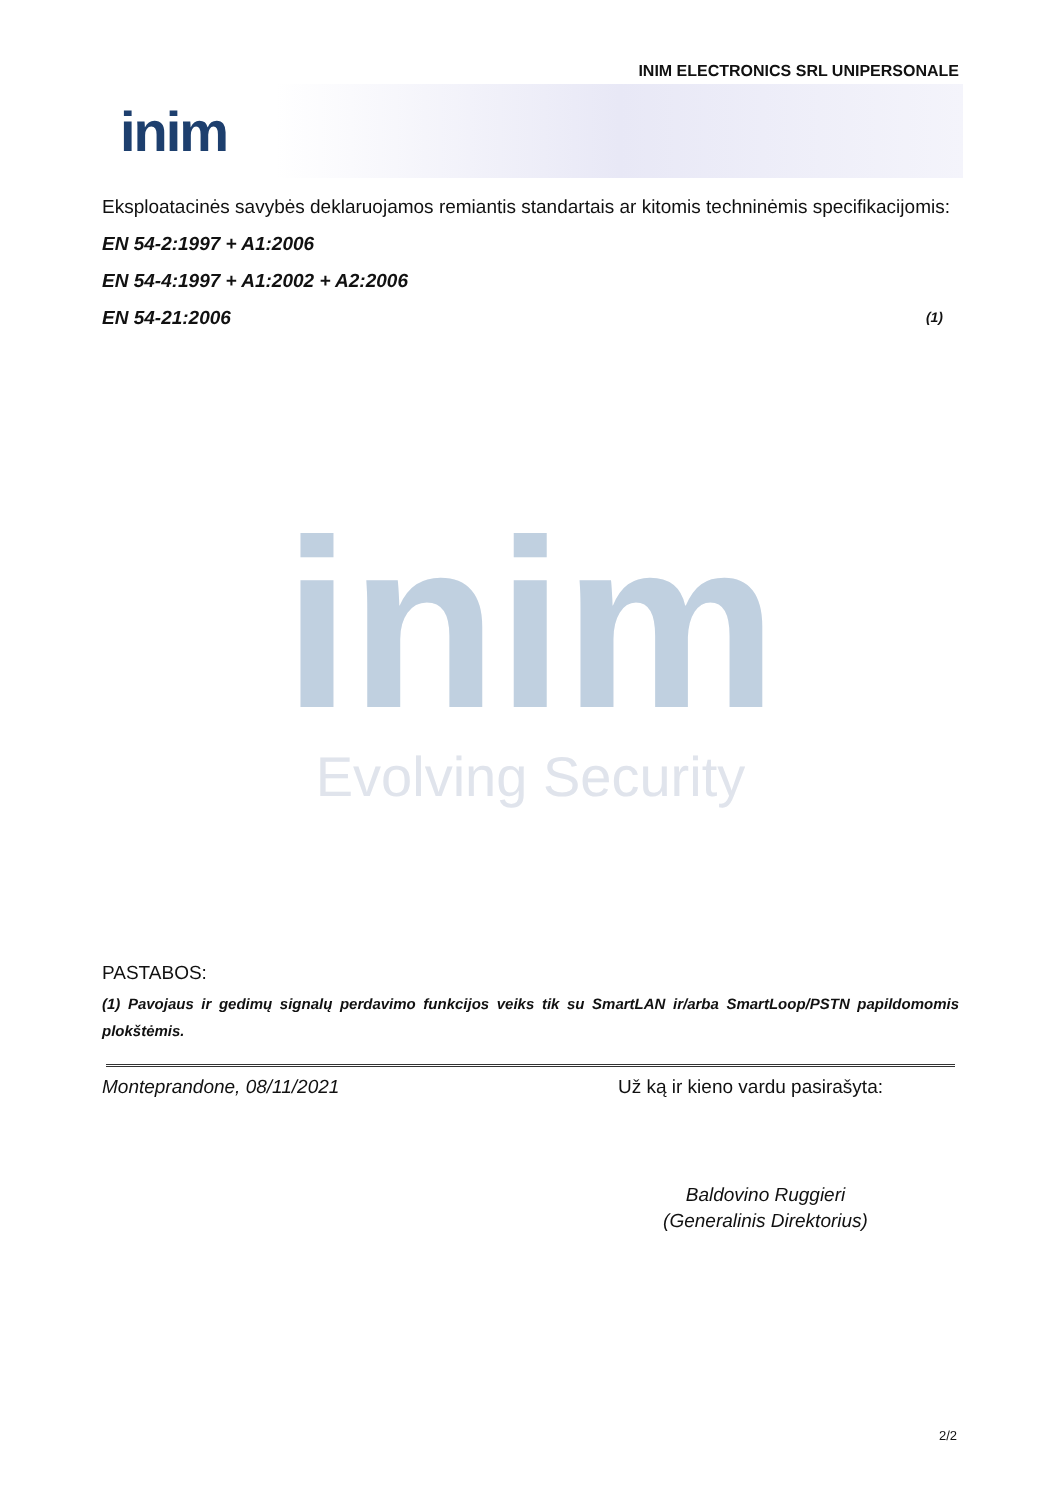INIM ELECTRONICS SRL UNIPERSONALE
inim
Eksploatacinės savybės deklaruojamos remiantis standartais ar kitomis techninėmis specifikacijomis:
EN 54-2:1997 + A1:2006
EN 54-4:1997 + A1:2002 + A2:2006
EN 54-21:2006 (1)
inim
Evolving Security
PASTABOS:
(1) Pavojaus ir gedimų signalų perdavimo funkcijos veiks tik su SmartLAN ir/arba SmartLoop/PSTN papildomomis plokštėmis.
Monteprandone, 08/11/2021 Už ką ir kieno vardu pasirašyta:
Baldovino Ruggieri
(Generalinis Direktorius)
2/2